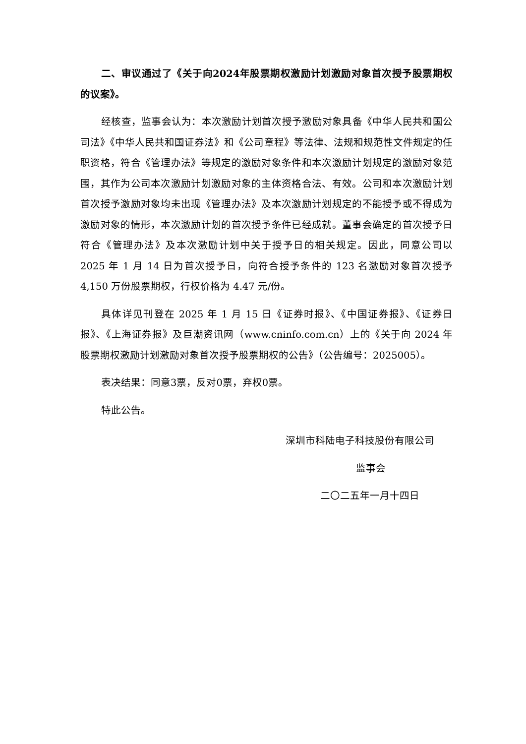二、审议通过了《关于向2024年股票期权激励计划激励对象首次授予股票期权的议案》。
经核查，监事会认为：本次激励计划首次授予激励对象具备《中华人民共和国公司法》《中华人民共和国证券法》和《公司章程》等法律、法规和规范性文件规定的任职资格，符合《管理办法》等规定的激励对象条件和本次激励计划规定的激励对象范围，其作为公司本次激励计划激励对象的主体资格合法、有效。公司和本次激励计划首次授予激励对象均未出现《管理办法》及本次激励计划规定的不能授予或不得成为激励对象的情形，本次激励计划的首次授予条件已经成就。董事会确定的首次授予日符合《管理办法》及本次激励计划中关于授予日的相关规定。因此，同意公司以 2025 年 1 月 14 日为首次授予日，向符合授予条件的 123 名激励对象首次授予 4,150 万份股票期权，行权价格为 4.47 元/份。
具体详见刊登在 2025 年 1 月 15 日《证券时报》、《中国证券报》、《证券日报》、《上海证券报》及巨潮资讯网（www.cninfo.com.cn）上的《关于向 2024 年股票期权激励计划激励对象首次授予股票期权的公告》（公告编号：2025005）。
表决结果：同意3票，反对0票，弃权0票。
特此公告。
深圳市科陆电子科技股份有限公司
监事会
二〇二五年一月十四日